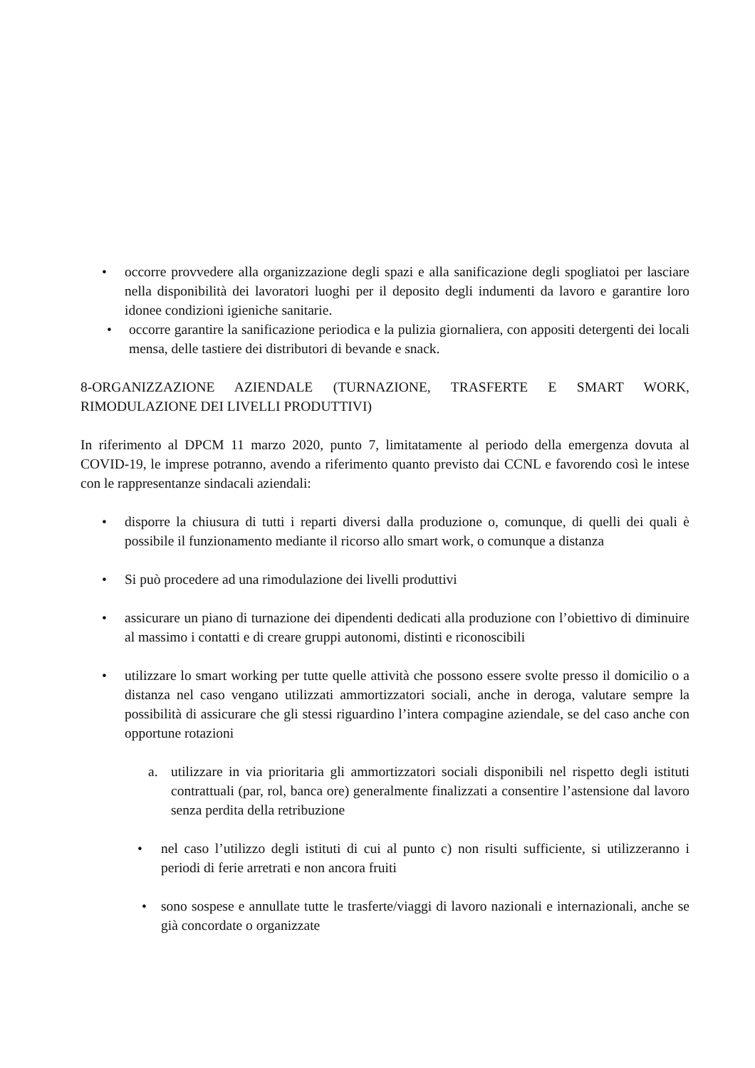• occorre provvedere alla organizzazione degli spazi e alla sanificazione degli spogliatoi per lasciare nella disponibilità dei lavoratori luoghi per il deposito degli indumenti da lavoro e garantire loro idonee condizioni igieniche sanitarie.
• occorre garantire la sanificazione periodica e la pulizia giornaliera, con appositi detergenti dei locali mensa, delle tastiere dei distributori di bevande e snack.
8-ORGANIZZAZIONE AZIENDALE (TURNAZIONE, TRASFERTE E SMART WORK, RIMODULAZIONE DEI LIVELLI PRODUTTIVI)
In riferimento al DPCM 11 marzo 2020, punto 7, limitatamente al periodo della emergenza dovuta al COVID-19, le imprese potranno, avendo a riferimento quanto previsto dai CCNL e favorendo così le intese con le rappresentanze sindacali aziendali:
• disporre la chiusura di tutti i reparti diversi dalla produzione o, comunque, di quelli dei quali è possibile il funzionamento mediante il ricorso allo smart work, o comunque a distanza
• Si può procedere ad una rimodulazione dei livelli produttivi
• assicurare un piano di turnazione dei dipendenti dedicati alla produzione con l’obiettivo di diminuire al massimo i contatti e di creare gruppi autonomi, distinti e riconoscibili
• utilizzare lo smart working per tutte quelle attività che possono essere svolte presso il domicilio o a distanza nel caso vengano utilizzati ammortizzatori sociali, anche in deroga, valutare sempre la possibilità di assicurare che gli stessi riguardino l’intera compagine aziendale, se del caso anche con opportune rotazioni
a. utilizzare in via prioritaria gli ammortizzatori sociali disponibili nel rispetto degli istituti contrattuali (par, rol, banca ore) generalmente finalizzati a consentire l’astensione dal lavoro senza perdita della retribuzione
• nel caso l’utilizzo degli istituti di cui al punto c) non risulti sufficiente, si utilizzeranno i periodi di ferie arretrati e non ancora fruiti
• sono sospese e annullate tutte le trasferte/viaggi di lavoro nazionali e internazionali, anche se già concordate o organizzate